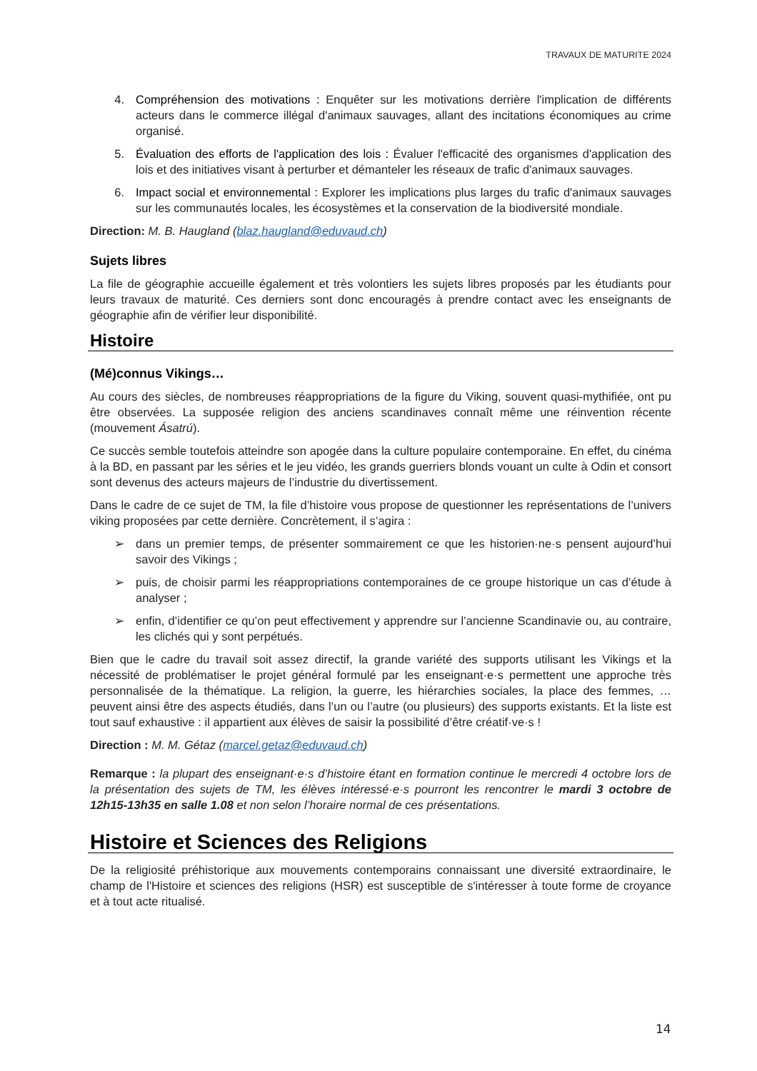TRAVAUX DE MATURITE 2024
4. Compréhension des motivations : Enquêter sur les motivations derrière l'implication de différents acteurs dans le commerce illégal d'animaux sauvages, allant des incitations économiques au crime organisé.
5. Évaluation des efforts de l'application des lois : Évaluer l'efficacité des organismes d'application des lois et des initiatives visant à perturber et démanteler les réseaux de trafic d'animaux sauvages.
6. Impact social et environnemental : Explorer les implications plus larges du trafic d'animaux sauvages sur les communautés locales, les écosystèmes et la conservation de la biodiversité mondiale.
Direction: M. B. Haugland (blaz.haugland@eduvaud.ch)
Sujets libres
La file de géographie accueille également et très volontiers les sujets libres proposés par les étudiants pour leurs travaux de maturité. Ces derniers sont donc encouragés à prendre contact avec les enseignants de géographie afin de vérifier leur disponibilité.
Histoire
(Mé)connus Vikings…
Au cours des siècles, de nombreuses réappropriations de la figure du Viking, souvent quasi-mythifiée, ont pu être observées. La supposée religion des anciens scandinaves connaît même une réinvention récente (mouvement Ásatrú).
Ce succès semble toutefois atteindre son apogée dans la culture populaire contemporaine. En effet, du cinéma à la BD, en passant par les séries et le jeu vidéo, les grands guerriers blonds vouant un culte à Odin et consort sont devenus des acteurs majeurs de l’industrie du divertissement.
Dans le cadre de ce sujet de TM, la file d’histoire vous propose de questionner les représentations de l’univers viking proposées par cette dernière. Concrètement, il s’agira :
➢ dans un premier temps, de présenter sommairement ce que les historien·ne·s pensent aujourd’hui savoir des Vikings ;
➢ puis, de choisir parmi les réappropriations contemporaines de ce groupe historique un cas d’étude à analyser ;
➢ enfin, d’identifier ce qu’on peut effectivement y apprendre sur l’ancienne Scandinavie ou, au contraire, les clichés qui y sont perpétués.
Bien que le cadre du travail soit assez directif, la grande variété des supports utilisant les Vikings et la nécessité de problématiser le projet général formulé par les enseignant·e·s permettent une approche très personnalisée de la thématique. La religion, la guerre, les hiérarchies sociales, la place des femmes, … peuvent ainsi être des aspects étudiés, dans l’un ou l’autre (ou plusieurs) des supports existants. Et la liste est tout sauf exhaustive : il appartient aux élèves de saisir la possibilité d’être créatif·ve·s !
Direction : M. M. Gétaz (marcel.getaz@eduvaud.ch)
Remarque : la plupart des enseignant·e·s d’histoire étant en formation continue le mercredi 4 octobre lors de la présentation des sujets de TM, les élèves intéressé·e·s pourront les rencontrer le mardi 3 octobre de 12h15-13h35 en salle 1.08 et non selon l’horaire normal de ces présentations.
Histoire et Sciences des Religions
De la religiosité préhistorique aux mouvements contemporains connaissant une diversité extraordinaire, le champ de l'Histoire et sciences des religions (HSR) est susceptible de s'intéresser à toute forme de croyance et à tout acte ritualisé.
14